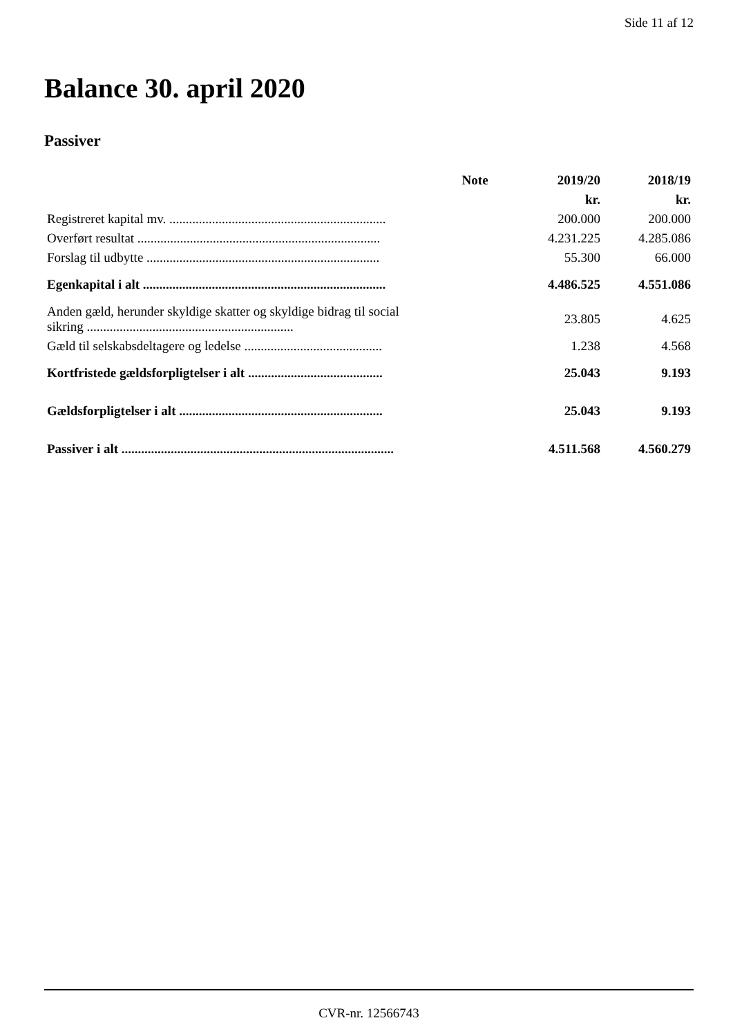Side 11 af 12
Balance 30. april 2020
Passiver
| | Note | 2019/20 | 2018/19 |
| --- | --- | --- | --- |
| | | kr. | kr. |
| Registreret kapital mv. .................................................................. | | 200.000 | 200.000 |
| Overført resultat .......................................................................... | | 4.231.225 | 4.285.086 |
| Forslag til udbytte ....................................................................... | | 55.300 | 66.000 |
| Egenkapital i alt .......................................................................... | | 4.486.525 | 4.551.086 |
| Anden gæld, herunder skyldige skatter og skyldige bidrag til social sikring ............................................................... | | 23.805 | 4.625 |
| Gæld til selskabsdeltagere og ledelse .......................................... | | 1.238 | 4.568 |
| Kortfristede gældsforpligtelser i alt ......................................... | | 25.043 | 9.193 |
| Gældsforpligtelser i alt .............................................................. | | 25.043 | 9.193 |
| Passiver i alt ................................................................................... | | 4.511.568 | 4.560.279 |
CVR-nr. 12566743